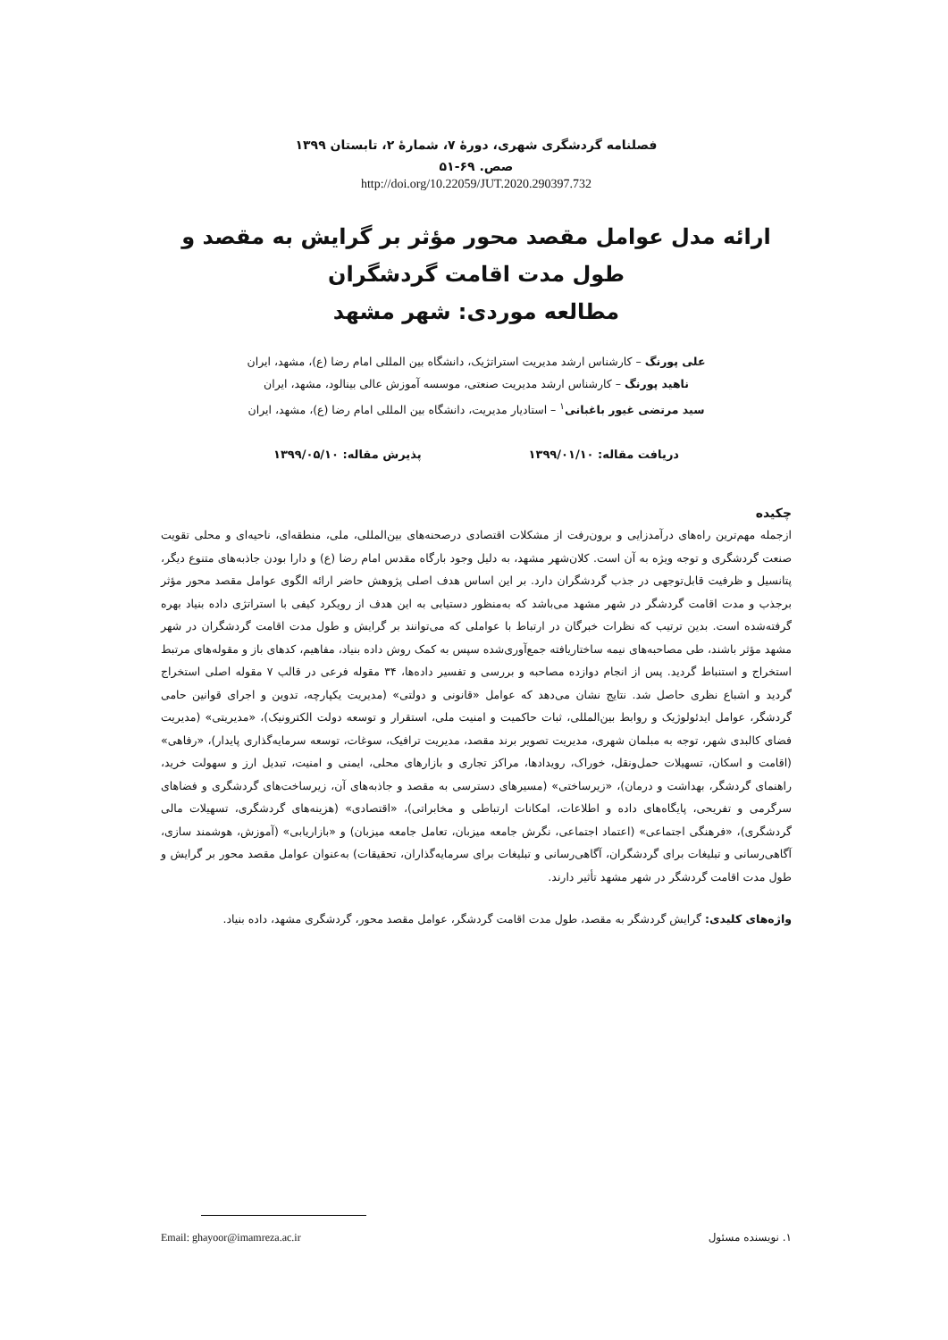فصلنامه گردشگری شهری، دورۀ ۷، شمارۀ ۲، تابستان ۱۳۹۹
صص. ۶۹-۵۱
http://doi.org/10.22059/JUT.2020.290397.732
ارائه مدل عوامل مقصد محور مؤثر بر گرایش به مقصد و طول مدت اقامت گردشگران
مطالعه موردی: شهر مشهد
علی پورنگ – کارشناس ارشد مدیریت استراتژیک، دانشگاه بین المللی امام رضا (ع)، مشهد، ایران
ناهید پورنگ – کارشناس ارشد مدیریت صنعتی، موسسه آموزش عالی بینالود، مشهد، ایران
سید مرتضی غیور باغبانی<sup>۱</sup> – استادیار مدیریت، دانشگاه بین المللی امام رضا (ع)، مشهد، ایران
دریافت مقاله: ۱۳۹۹/۰۱/۱۰ پذیرش مقاله: ۱۳۹۹/۰۵/۱۰
چکیده
ازجمله مهم‌ترین راه‌های درآمدزایی و برون‌رفت از مشکلات اقتصادی درصحنه‌های بین‌المللی، ملی، منطقه‌ای، ناحیه‌ای و محلی تقویت صنعت گردشگری و توجه ویژه به آن است. کلان‌شهر مشهد، به دلیل وجود بارگاه مقدس امام رضا (ع) و دارا بودن جاذبه‌های متنوع دیگر، پتانسیل و ظرفیت قابل‌توجهی در جذب گردشگران دارد. بر این اساس هدف اصلی پژوهش حاضر ارائه الگوی عوامل مقصد محور مؤثر برجذب و مدت اقامت گردشگر در شهر مشهد می‌باشد که به‌منظور دستیابی به این هدف از رویکرد کیفی با استراتژی داده بنیاد بهره گرفته‌شده است. بدین ترتیب که نظرات خبرگان در ارتباط با عواملی که می‌توانند بر گرایش و طول مدت اقامت گردشگران در شهر مشهد مؤثر باشند، طی مصاحبه‌های نیمه ساختاریافته جمع‌آوری‌شده سپس به کمک روش داده بنیاد، مفاهیم، کدهای باز و مقوله‌های مرتبط استخراج و استنباط گردید. پس از انجام دوازده مصاحبه و بررسی و تفسیر داده‌ها، ۳۴ مقوله فرعی در قالب ۷ مقوله اصلی استخراج گردید و اشباع نظری حاصل شد. نتایج نشان می‌دهد که عوامل «قانونی و دولتی» (مدیریت یکپارچه، تدوین و اجرای قوانین حامی گردشگر، عوامل ایدئولوژیک و روابط بین‌المللی، ثبات حاکمیت و امنیت ملی، استقرار و توسعه دولت الکترونیک)، «مدیریتی» (مدیریت فضای کالبدی شهر، توجه به مبلمان شهری، مدیریت تصویر برند مقصد، مدیریت ترافیک، سوغات، توسعه سرمایه‌گذاری پایدار)، «رفاهی» (اقامت و اسکان، تسهیلات حمل‌ونقل، خوراک، رویدادها، مراکز تجاری و بازارهای محلی، ایمنی و امنیت، تبدیل ارز و سهولت خرید، راهنمای گردشگر، بهداشت و درمان)، «زیرساختی» (مسیرهای دسترسی به مقصد و جاذبه‌های آن، زیرساخت‌های گردشگری و فضاهای سرگرمی و تفریحی، پایگاه‌های داده و اطلاعات، امکانات ارتباطی و مخابراتی)، «اقتصادی» (هزینه‌های گردشگری، تسهیلات مالی گردشگری)، «فرهنگی اجتماعی» (اعتماد اجتماعی، نگرش جامعه میزبان، تعامل جامعه میزبان) و «بازاریابی» (آموزش، هوشمند سازی، آگاهی‌رسانی و تبلیغات برای گردشگران، آگاهی‌رسانی و تبلیغات برای سرمایه‌گذاران، تحقیقات) به‌عنوان عوامل مقصد محور بر گرایش و طول مدت اقامت گردشگر در شهر مشهد تأثیر دارند.
واژه‌های کلیدی: گرایش گردشگر به مقصد، طول مدت اقامت گردشگر، عوامل مقصد محور، گردشگری مشهد، داده بنیاد.
۱. نویسنده مسئول Email: ghayoor@imamreza.ac.ir